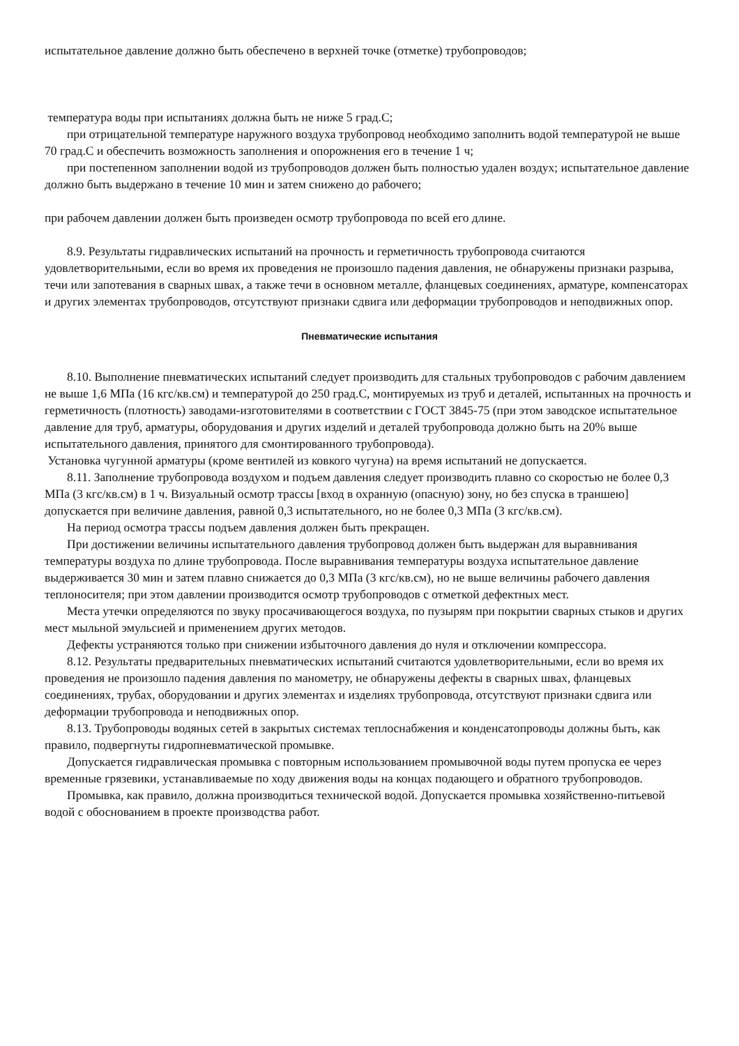испытательное давление должно быть обеспечено в верхней точке (отметке) трубопроводов;
температура воды при испытаниях должна быть не ниже 5 град.С;
при отрицательной температуре наружного воздуха трубопровод необходимо заполнить водой температурой не выше 70 град.С и обеспечить возможность заполнения и опорожнения его в течение 1 ч;
при постепенном заполнении водой из трубопроводов должен быть полностью удален воздух; испытательное давление должно быть выдержано в течение 10 мин и затем снижено до рабочего;
при рабочем давлении должен быть произведен осмотр трубопровода по всей его длине.
8.9. Результаты гидравлических испытаний на прочность и герметичность трубопровода считаются удовлетворительными, если во время их проведения не произошло падения давления, не обнаружены признаки разрыва, течи или запотевания в сварных швах, а также течи в основном металле, фланцевых соединениях, арматуре, компенсаторах и других элементах трубопроводов, отсутствуют признаки сдвига или деформации трубопроводов и неподвижных опор.
Пневматические испытания
8.10. Выполнение пневматических испытаний следует производить для стальных трубопроводов с рабочим давлением не выше 1,6 МПа (16 кгс/кв.см) и температурой до 250 град.С, монтируемых из труб и деталей, испытанных на прочность и герметичность (плотность) заводами-изготовителями в соответствии с ГОСТ 3845-75 (при этом заводское испытательное давление для труб, арматуры, оборудования и других изделий и деталей трубопровода должно быть на 20% выше испытательного давления, принятого для смонтированного трубопровода).
Установка чугунной арматуры (кроме вентилей из ковкого чугуна) на время испытаний не допускается.
8.11. Заполнение трубопровода воздухом и подъем давления следует производить плавно со скоростью не более 0,3 МПа (3 кгс/кв.см) в 1 ч. Визуальный осмотр трассы [вход в охранную (опасную) зону, но без спуска в траншею] допускается при величине давления, равной 0,3 испытательного, но не более 0,3 МПа (3 кгс/кв.см).
На период осмотра трассы подъем давления должен быть прекращен.
При достижении величины испытательного давления трубопровод должен быть выдержан для выравнивания температуры воздуха по длине трубопровода. После выравнивания температуры воздуха испытательное давление выдерживается 30 мин и затем плавно снижается до 0,3 МПа (3 кгс/кв.см), но не выше величины рабочего давления теплоносителя; при этом давлении производится осмотр трубопроводов с отметкой дефектных мест.
Места утечки определяются по звуку просачивающегося воздуха, по пузырям при покрытии сварных стыков и других мест мыльной эмульсией и применением других методов.
Дефекты устраняются только при снижении избыточного давления до нуля и отключении компрессора.
8.12. Результаты предварительных пневматических испытаний считаются удовлетворительными, если во время их проведения не произошло падения давления по манометру, не обнаружены дефекты в сварных швах, фланцевых соединениях, трубах, оборудовании и других элементах и изделиях трубопровода, отсутствуют признаки сдвига или деформации трубопровода и неподвижных опор.
8.13. Трубопроводы водяных сетей в закрытых системах теплоснабжения и конденсатопроводы должны быть, как правило, подвергнуты гидропневматической промывке.
Допускается гидравлическая промывка с повторным использованием промывочной воды путем пропуска ее через временные грязевики, устанавливаемые по ходу движения воды на концах подающего и обратного трубопроводов.
Промывка, как правило, должна производиться технической водой. Допускается промывка хозяйственно-питьевой водой с обоснованием в проекте производства работ.